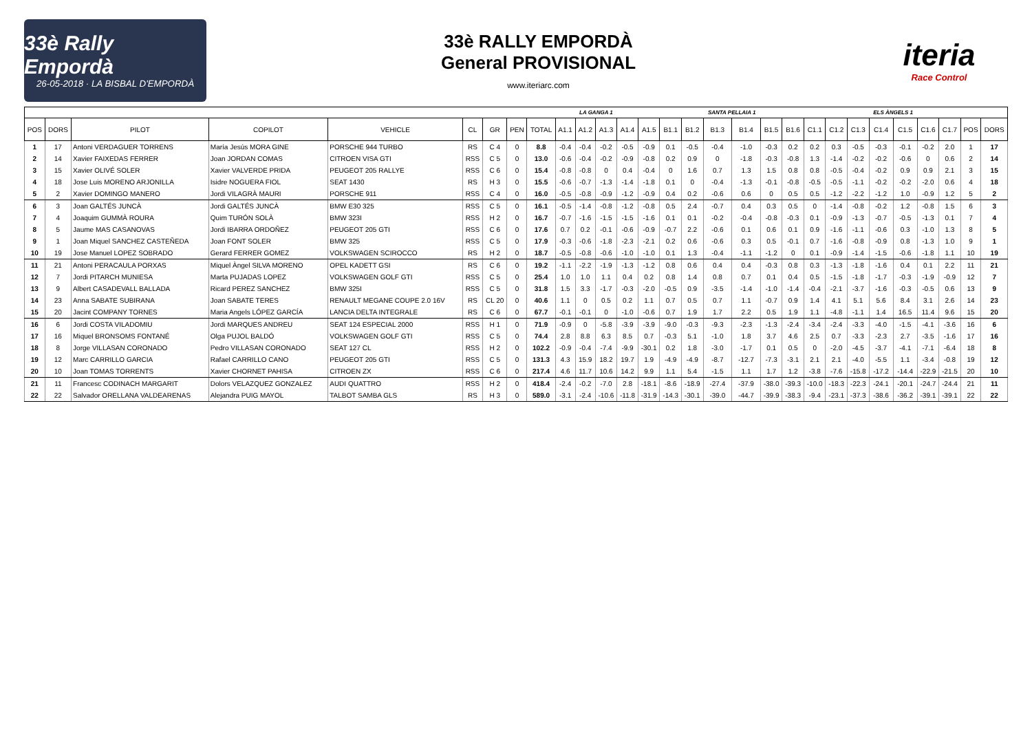33è Rally Empordà
26-05-2018 · LA BISBAL D'EMPORDÀ
33è RALLY EMPORDÀ
General PROVISIONAL
www.iteriarc.com
iteria
Race Control
| | | | | | | | | | | LA GANGA 1 | | | | | | SANTA PELLAIA 1 | | | | | | | ELS ÀNGELS 1 | | | | | |
| POS | DORS | PILOT | COPILOT | VEHICLE | CL | GR | PEN | TOTAL | A1.1 | A1.2 | A1.3 | A1.4 | A1.5 | B1.1 | B1.2 | B1.3 | B1.4 | B1.5 | B1.6 | C1.1 | C1.2 | C1.3 | C1.4 | C1.5 | C1.6 | C1.7 | POS | DORS |
| 1 | 17 | Antoni VERDAGUER TORRENS | María Jesús MORA GINE | PORSCHE 944 TURBO | RS | C 4 | 0 | 8.8 | -0.4 | -0.4 | -0.2 | -0.5 | -0.9 | 0.1 | -0.5 | -0.4 | -1.0 | -0.3 | 0.2 | 0.2 | 0.3 | -0.5 | -0.3 | -0.1 | -0.2 | 2.0 | 1 | 17 |
| 2 | 14 | Xavier FAIXEDAS FERRER | Joan JORDAN COMAS | CITROEN VISA GTI | RSS | C 5 | 0 | 13.0 | -0.6 | -0.4 | -0.2 | -0.9 | -0.8 | 0.2 | 0.9 | 0 | -1.8 | -0.3 | -0.8 | 1.3 | -1.4 | -0.2 | -0.2 | -0.6 | 0 | 0.6 | 2 | 14 |
| 3 | 15 | Xavier OLIVÉ SOLER | Xavier VALVERDE PRIDA | PEUGEOT 205 RALLYE | RSS | C 6 | 0 | 15.4 | -0.8 | -0.8 | 0 | 0.4 | -0.4 | 0 | 1.6 | 0.7 | 1.3 | 1.5 | 0.8 | 0.8 | -0.5 | -0.4 | -0.2 | 0.9 | 0.9 | 2.1 | 3 | 15 |
| 4 | 18 | Jose Luis MORENO ARJONILLA | Isidre NOGUERA FIOL | SEAT 1430 | RS | H 3 | 0 | 15.5 | -0.6 | -0.7 | -1.3 | -1.4 | -1.8 | 0.1 | 0 | -0.4 | -1.3 | -0.1 | -0.8 | -0.5 | -0.5 | -1.1 | -0.2 | -0.2 | -2.0 | 0.6 | 4 | 18 |
| 5 | 2 | Xavier DOMINGO MANERO | Jordi VILAGRÀ MAURI | PORSCHE 911 | RSS | C 4 | 0 | 16.0 | -0.5 | -0.8 | -0.9 | -1.2 | -0.9 | 0.4 | 0.2 | -0.6 | 0.6 | 0 | 0.5 | 0.5 | -1.2 | -2.2 | -1.2 | 1.0 | -0.9 | 1.2 | 5 | 2 |
| 6 | 3 | Joan GALTÉS JUNCÀ | Jordi GALTÉS JUNCÀ | BMW E30 325 | RSS | C 5 | 0 | 16.1 | -0.5 | -1.4 | -0.8 | -1.2 | -0.8 | 0.5 | 2.4 | -0.7 | 0.4 | 0.3 | 0.5 | 0 | -1.4 | -0.8 | -0.2 | 1.2 | -0.8 | 1.5 | 6 | 3 |
| 7 | 4 | Joaquim GUMMÀ ROURA | Quim TURÓN SOLÀ | BMW 323I | RSS | H 2 | 0 | 16.7 | -0.7 | -1.6 | -1.5 | -1.5 | -1.6 | 0.1 | 0.1 | -0.2 | -0.4 | -0.8 | -0.3 | 0.1 | -0.9 | -1.3 | -0.7 | -0.5 | -1.3 | 0.1 | 7 | 4 |
| 8 | 5 | Jaume MAS CASANOVAS | Jordi IBARRA ORDOÑEZ | PEUGEOT 205 GTI | RSS | C 6 | 0 | 17.6 | 0.7 | 0.2 | -0.1 | -0.6 | -0.9 | -0.7 | 2.2 | -0.6 | 0.1 | 0.6 | 0.1 | 0.9 | -1.6 | -1.1 | -0.6 | 0.3 | -1.0 | 1.3 | 8 | 5 |
| 9 | 1 | Joan Miquel SANCHEZ CASTEÑEDA | Joan FONT SOLER | BMW 325 | RSS | C 5 | 0 | 17.9 | -0.3 | -0.6 | -1.8 | -2.3 | -2.1 | 0.2 | 0.6 | -0.6 | 0.3 | 0.5 | -0.1 | 0.7 | -1.6 | -0.8 | -0.9 | 0.8 | -1.3 | 1.0 | 9 | 1 |
| 10 | 19 | Jose Manuel LOPEZ SOBRADO | Gerard FERRER GOMEZ | VOLKSWAGEN SCIROCCO | RS | H 2 | 0 | 18.7 | -0.5 | -0.8 | -0.6 | -1.0 | -1.0 | 0.1 | 1.3 | -0.4 | -1.1 | -1.2 | 0 | 0.1 | -0.9 | -1.4 | -1.5 | -0.6 | -1.8 | 1.1 | 10 | 19 |
| 11 | 21 | Antoni PERACAULA PORXAS | Miquel Àngel SILVA MORENO | OPEL KADETT GSI | RS | C 6 | 0 | 19.2 | -1.1 | -2.2 | -1.9 | -1.3 | -1.2 | 0.8 | 0.6 | 0.4 | 0.4 | -0.3 | 0.8 | 0.3 | -1.3 | -1.8 | -1.6 | 0.4 | 0.1 | 2.2 | 11 | 21 |
| 12 | 7 | Jordi PITARCH MUNIESA | Marta PUJADAS LOPEZ | VOLKSWAGEN GOLF GTI | RSS | C 5 | 0 | 25.4 | 1.0 | 1.0 | 1.1 | 0.4 | 0.2 | 0.8 | 1.4 | 0.8 | 0.7 | 0.1 | 0.4 | 0.5 | -1.5 | -1.8 | -1.7 | -0.3 | -1.9 | -0.9 | 12 | 7 |
| 13 | 9 | Albert CASADEVALL BALLADA | Ricard PEREZ SANCHEZ | BMW 325I | RSS | C 5 | 0 | 31.8 | 1.5 | 3.3 | -1.7 | -0.3 | -2.0 | -0.5 | 0.9 | -3.5 | -1.4 | -1.0 | -1.4 | -0.4 | -2.1 | -3.7 | -1.6 | -0.3 | -0.5 | 0.6 | 13 | 9 |
| 14 | 23 | Anna SABATE SUBIRANA | Joan SABATE TERES | RENAULT MEGANE COUPE 2.0 16V | RS | CL 20 | 0 | 40.6 | 1.1 | 0 | 0.5 | 0.2 | 1.1 | 0.7 | 0.5 | 0.7 | 1.1 | -0.7 | 0.9 | 1.4 | 4.1 | 5.1 | 5.6 | 8.4 | 3.1 | 2.6 | 14 | 23 |
| 15 | 20 | Jacint COMPANY TORNES | Maria Angels LÓPEZ GARCÍA | LANCIA DELTA INTEGRALE | RS | C 6 | 0 | 67.7 | -0.1 | -0.1 | 0 | -1.0 | -0.6 | 0.7 | 1.9 | 1.7 | 2.2 | 0.5 | 1.9 | 1.1 | -4.8 | -1.1 | 1.4 | 16.5 | 11.4 | 9.6 | 15 | 20 |
| 16 | 6 | Jordi COSTA VILADOMIU | Jordi MARQUES ANDREU | SEAT 124 ESPECIAL 2000 | RSS | H 1 | 0 | 71.9 | -0.9 | 0 | -5.8 | -3.9 | -3.9 | -9.0 | -0.3 | -9.3 | -2.3 | -1.3 | -2.4 | -3.4 | -2.4 | -3.3 | -4.0 | -1.5 | -4.1 | -3.6 | 16 | 6 |
| 17 | 16 | Miquel BRONSOMS FONTANÉ | Olga PUJOL BALDÓ | VOLKSWAGEN GOLF GTI | RSS | C 5 | 0 | 74.4 | 2.8 | 8.8 | 6.3 | 8.5 | 0.7 | -0.3 | 5.1 | -1.0 | 1.8 | 3.7 | 4.6 | 2.5 | 0.7 | -3.3 | -2.3 | 2.7 | -3.5 | -1.6 | 17 | 16 |
| 18 | 8 | Jorge VILLASAN CORONADO | Pedro VILLASAN CORONADO | SEAT 127 CL | RSS | H 2 | 0 | 102.2 | -0.9 | -0.4 | -7.4 | -9.9 | -30.1 | 0.2 | 1.8 | -3.0 | -1.7 | 0.1 | 0.5 | 0 | -2.0 | -4.5 | -3.7 | -4.1 | -7.1 | -6.4 | 18 | 8 |
| 19 | 12 | Marc CARRILLO GARCIA | Rafael CARRILLO CANO | PEUGEOT 205 GTI | RSS | C 5 | 0 | 131.3 | 4.3 | 15.9 | 18.2 | 19.7 | 1.9 | -4.9 | -4.9 | -8.7 | -12.7 | -7.3 | -3.1 | 2.1 | 2.1 | -4.0 | -5.5 | 1.1 | -3.4 | -0.8 | 19 | 12 |
| 20 | 10 | Joan TOMAS TORRENTS | Xavier CHORNET PAHISA | CITROEN ZX | RSS | C 6 | 0 | 217.4 | 4.6 | 11.7 | 10.6 | 14.2 | 9.9 | 1.1 | 5.4 | -1.5 | 1.1 | 1.7 | 1.2 | -3.8 | -7.6 | -15.8 | -17.2 | -14.4 | -22.9 | -21.5 | 20 | 10 |
| 21 | 11 | Francesc CODINACH MARGARIT | Dolors VELAZQUEZ GONZALEZ | AUDI QUATTRO | RSS | H 2 | 0 | 418.4 | -2.4 | -0.2 | -7.0 | 2.8 | -18.1 | -8.6 | -18.9 | -27.4 | -37.9 | -38.0 | -39.3 | -10.0 | -18.3 | -22.3 | -24.1 | -20.1 | -24.7 | -24.4 | 21 | 11 |
| 22 | 22 | Salvador ORELLANA VALDEARENAS | Alejandra PUIG MAYOL | TALBOT SAMBA GLS | RS | H 3 | 0 | 589.0 | -3.1 | -2.4 | -10.6 | -11.8 | -31.9 | -14.3 | -30.1 | -39.0 | -44.7 | -39.9 | -38.3 | -9.4 | -23.1 | -37.3 | -38.6 | -36.2 | -39.1 | -39.1 | 22 | 22 |